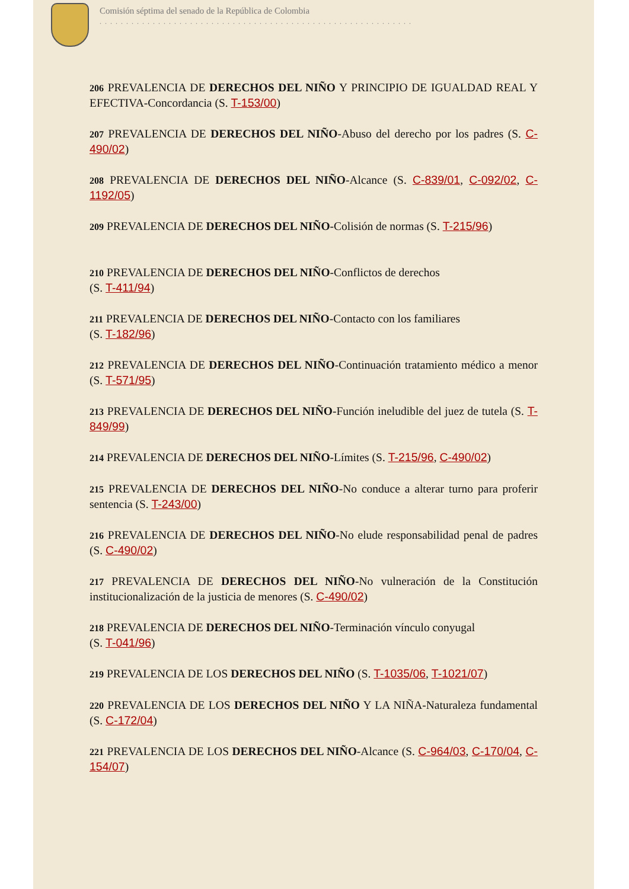Comisión séptima del senado de la República de Colombia
...........................................................
206 PREVALENCIA DE DERECHOS DEL NIÑO Y PRINCIPIO DE IGUALDAD REAL Y EFECTIVA-Concordancia (S. T-153/00)
207 PREVALENCIA DE DERECHOS DEL NIÑO-Abuso del derecho por los padres (S. C-490/02)
208 PREVALENCIA DE DERECHOS DEL NIÑO-Alcance (S. C-839/01, C-092/02, C-1192/05)
209 PREVALENCIA DE DERECHOS DEL NIÑO-Colisión de normas (S. T-215/96)
210 PREVALENCIA DE DERECHOS DEL NIÑO-Conflictos de derechos
(S. T-411/94)
211 PREVALENCIA DE DERECHOS DEL NIÑO-Contacto con los familiares
(S. T-182/96)
212 PREVALENCIA DE DERECHOS DEL NIÑO-Continuación tratamiento médico a menor (S. T-571/95)
213 PREVALENCIA DE DERECHOS DEL NIÑO-Función ineludible del juez de tutela (S. T-849/99)
214 PREVALENCIA DE DERECHOS DEL NIÑO-Límites (S. T-215/96, C-490/02)
215 PREVALENCIA DE DERECHOS DEL NIÑO-No conduce a alterar turno para proferir sentencia (S. T-243/00)
216 PREVALENCIA DE DERECHOS DEL NIÑO-No elude responsabilidad penal de padres (S. C-490/02)
217 PREVALENCIA DE DERECHOS DEL NIÑO-No vulneración de la Constitución institucionalización de la justicia de menores (S. C-490/02)
218 PREVALENCIA DE DERECHOS DEL NIÑO-Terminación vínculo conyugal
(S. T-041/96)
219 PREVALENCIA DE LOS DERECHOS DEL NIÑO (S. T-1035/06, T-1021/07)
220 PREVALENCIA DE LOS DERECHOS DEL NIÑO Y LA NIÑA-Naturaleza fundamental (S. C-172/04)
221 PREVALENCIA DE LOS DERECHOS DEL NIÑO-Alcance (S. C-964/03, C-170/04, C-154/07)